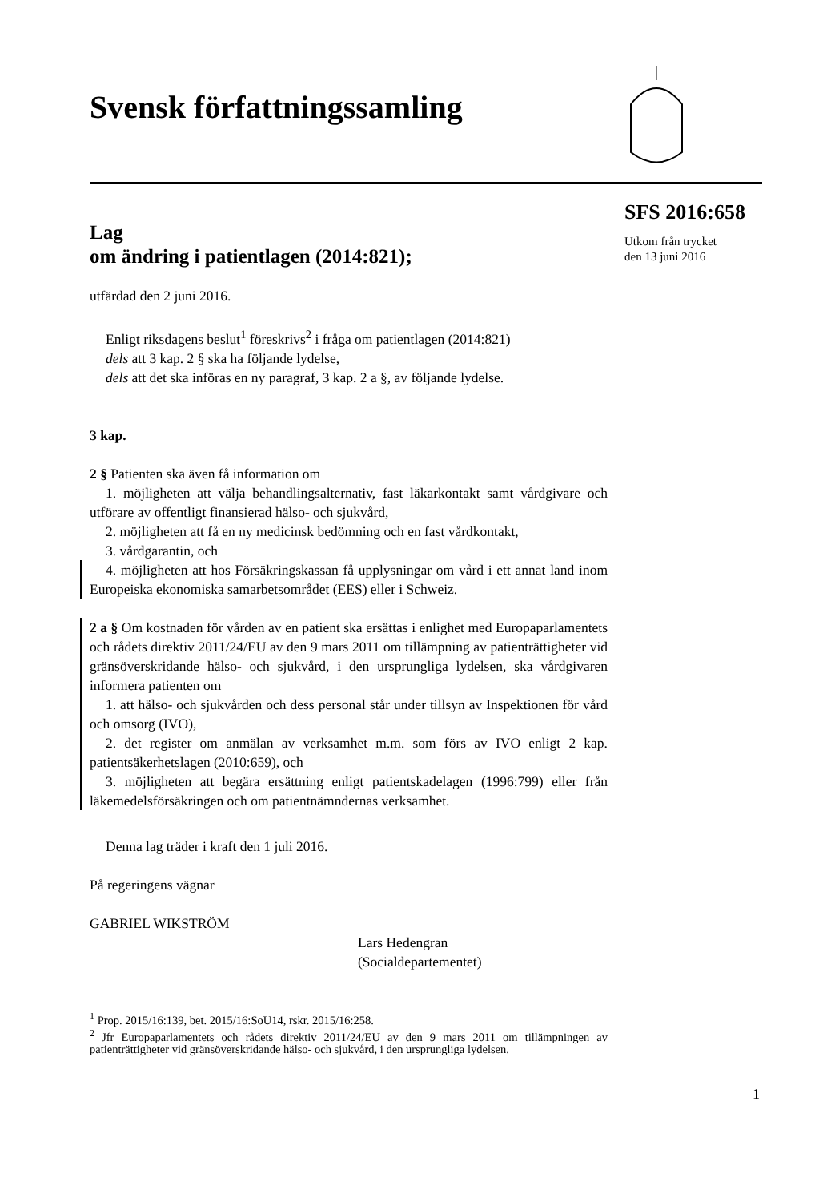Svensk författningssamling
SFS 2016:658
Utkom från trycket
den 13 juni 2016
Lag
om ändring i patientlagen (2014:821);
utfärdad den 2 juni 2016.
Enligt riksdagens beslut<sup>1</sup> föreskrivs<sup>2</sup> i fråga om patientlagen (2014:821)
dels att 3 kap. 2 § ska ha följande lydelse,
dels att det ska införas en ny paragraf, 3 kap. 2 a §, av följande lydelse.
3 kap.
2 § Patienten ska även få information om
1. möjligheten att välja behandlingsalternativ, fast läkarkontakt samt vårdgivare och utförare av offentligt finansierad hälso- och sjukvård,
2. möjligheten att få en ny medicinsk bedömning och en fast vårdkontakt,
3. vårdgarantin, och
4. möjligheten att hos Försäkringskassan få upplysningar om vård i ett annat land inom Europeiska ekonomiska samarbetsområdet (EES) eller i Schweiz.
2 a § Om kostnaden för vården av en patient ska ersättas i enlighet med Europaparlamentets och rådets direktiv 2011/24/EU av den 9 mars 2011 om tillämpning av patienträttigheter vid gränsöverskridande hälso- och sjukvård, i den ursprungliga lydelsen, ska vårdgivaren informera patienten om
1. att hälso- och sjukvården och dess personal står under tillsyn av Inspektionen för vård och omsorg (IVO),
2. det register om anmälan av verksamhet m.m. som förs av IVO enligt 2 kap. patientsäkerhetslagen (2010:659), och
3. möjligheten att begära ersättning enligt patientskadelagen (1996:799) eller från läkemedelsförsäkringen och om patientnämndernas verksamhet.
Denna lag träder i kraft den 1 juli 2016.
På regeringens vägnar
GABRIEL WIKSTRÖM
Lars Hedengran
(Socialdepartementet)
<sup>1</sup> Prop. 2015/16:139, bet. 2015/16:SoU14, rskr. 2015/16:258.
<sup>2</sup> Jfr Europaparlamentets och rådets direktiv 2011/24/EU av den 9 mars 2011 om tillämpningen av patienträttigheter vid gränsöverskridande hälso- och sjukvård, i den ursprungliga lydelsen.
1